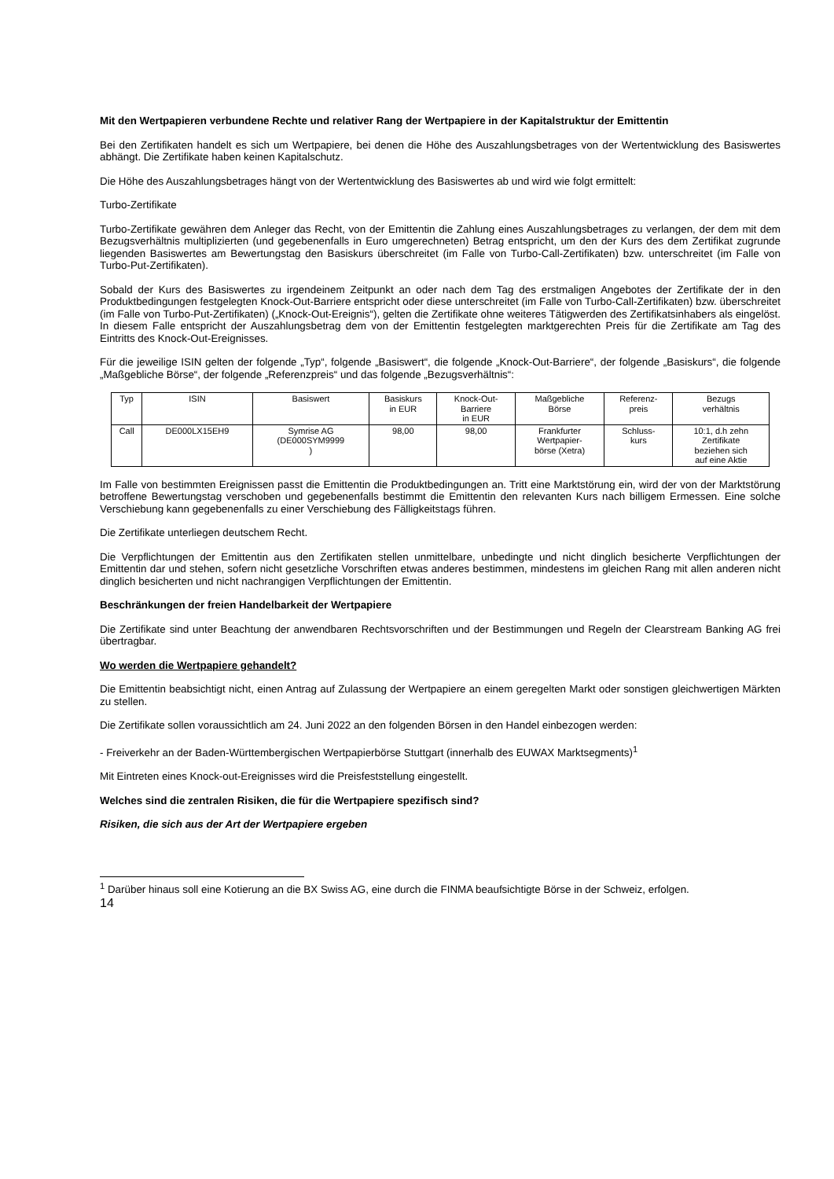Mit den Wertpapieren verbundene Rechte und relativer Rang der Wertpapiere in der Kapitalstruktur der Emittentin
Bei den Zertifikaten handelt es sich um Wertpapiere, bei denen die Höhe des Auszahlungsbetrages von der Wertentwicklung des Basiswertes abhängt. Die Zertifikate haben keinen Kapitalschutz.
Die Höhe des Auszahlungsbetrages hängt von der Wertentwicklung des Basiswertes ab und wird wie folgt ermittelt:
Turbo-Zertifikate
Turbo-Zertifikate gewähren dem Anleger das Recht, von der Emittentin die Zahlung eines Auszahlungsbetrages zu verlangen, der dem mit dem Bezugsverhältnis multiplizierten (und gegebenenfalls in Euro umgerechneten) Betrag entspricht, um den der Kurs des dem Zertifikat zugrunde liegenden Basiswertes am Bewertungstag den Basiskurs überschreitet (im Falle von Turbo-Call-Zertifikaten) bzw. unterschreitet (im Falle von Turbo-Put-Zertifikaten).
Sobald der Kurs des Basiswertes zu irgendeinem Zeitpunkt an oder nach dem Tag des erstmaligen Angebotes der Zertifikate der in den Produktbedingungen festgelegten Knock-Out-Barriere entspricht oder diese unterschreitet (im Falle von Turbo-Call-Zertifikaten) bzw. überschreitet (im Falle von Turbo-Put-Zertifikaten) („Knock-Out-Ereignis“), gelten die Zertifikate ohne weiteres Tätigwerden des Zertifikatsinhabers als eingelöst. In diesem Falle entspricht der Auszahlungsbetrag dem von der Emittentin festgelegten marktgerechten Preis für die Zertifikate am Tag des Eintritts des Knock-Out-Ereignisses.
Für die jeweilige ISIN gelten der folgende „Typ“, folgende „Basiswert“, die folgende „Knock-Out-Barriere“, der folgende „Basiskurs“, die folgende „Maßgebliche Börse“, der folgende „Referenzpreis“ und das folgende „Bezugsverhältnis“:
| Typ | ISIN | Basiswert | Basiskurs in EUR | Knock-Out- Barriere in EUR | Maßgebliche Börse | Referenz- preis | Bezugs verhältnis |
| Call | DE000LX15EH9 | Symrise AG (DE000SYM9999 ) | 98,00 | 98,00 | Frankfurter Wertpapier- börse (Xetra) | Schluss- kurs | 10:1, d.h zehn Zertifikate beziehen sich auf eine Aktie |
Im Falle von bestimmten Ereignissen passt die Emittentin die Produktbedingungen an. Tritt eine Marktstörung ein, wird der von der Marktstörung betroffene Bewertungstag verschoben und gegebenenfalls bestimmt die Emittentin den relevanten Kurs nach billigem Ermessen. Eine solche Verschiebung kann gegebenenfalls zu einer Verschiebung des Fälligkeitstags führen.
Die Zertifikate unterliegen deutschem Recht.
Die Verpflichtungen der Emittentin aus den Zertifikaten stellen unmittelbare, unbedingte und nicht dinglich besicherte Verpflichtungen der Emittentin dar und stehen, sofern nicht gesetzliche Vorschriften etwas anderes bestimmen, mindestens im gleichen Rang mit allen anderen nicht dinglich besicherten und nicht nachrangigen Verpflichtungen der Emittentin.
Beschränkungen der freien Handelbarkeit der Wertpapiere
Die Zertifikate sind unter Beachtung der anwendbaren Rechtsvorschriften und der Bestimmungen und Regeln der Clearstream Banking AG frei übertragbar.
Wo werden die Wertpapiere gehandelt?
Die Emittentin beabsichtigt nicht, einen Antrag auf Zulassung der Wertpapiere an einem geregelten Markt oder sonstigen gleichwertigen Märkten zu stellen.
Die Zertifikate sollen voraussichtlich am 24. Juni 2022 an den folgenden Börsen in den Handel einbezogen werden:
- Freiverkehr an der Baden-Württembergischen Wertpapierbörse Stuttgart (innerhalb des EUWAX Marktsegments)<sup>1</sup>
Mit Eintreten eines Knock-out-Ereignisses wird die Preisfeststellung eingestellt.
Welches sind die zentralen Risiken, die für die Wertpapiere spezifisch sind?
Risiken, die sich aus der Art der Wertpapiere ergeben
<sup>1</sup> Darüber hinaus soll eine Kotierung an die BX Swiss AG, eine durch die FINMA beaufsichtigte Börse in der Schweiz, erfolgen.
14